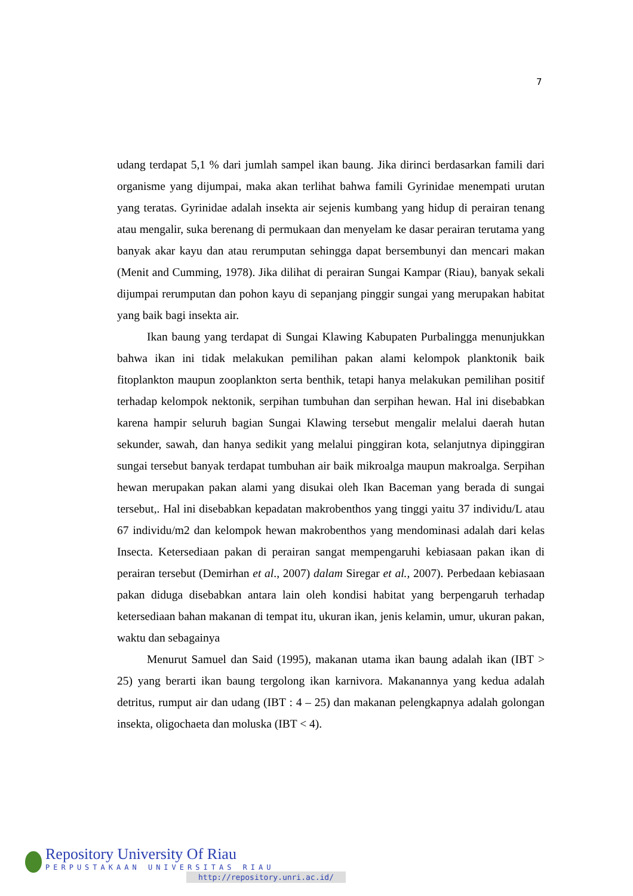7
udang terdapat 5,1 % dari jumlah sampel ikan baung. Jika dirinci berdasarkan famili dari organisme yang dijumpai, maka akan terlihat bahwa famili Gyrinidae menempati urutan yang teratas. Gyrinidae adalah insekta air sejenis kumbang yang hidup di perairan tenang atau mengalir, suka berenang di permukaan dan menyelam ke dasar perairan terutama yang banyak akar kayu dan atau rerumputan sehingga dapat bersembunyi dan mencari makan (Menit and Cumming, 1978). Jika dilihat di perairan Sungai Kampar (Riau), banyak sekali dijumpai rerumputan dan pohon kayu di sepanjang pinggir sungai yang merupakan habitat yang baik bagi insekta air.
Ikan baung yang terdapat di Sungai Klawing Kabupaten Purbalingga menunjukkan bahwa ikan ini tidak melakukan pemilihan pakan alami kelompok planktonik baik fitoplankton maupun zooplankton serta benthik, tetapi hanya melakukan pemilihan positif terhadap kelompok nektonik, serpihan tumbuhan dan serpihan hewan. Hal ini disebabkan karena hampir seluruh bagian Sungai Klawing tersebut mengalir melalui daerah hutan sekunder, sawah, dan hanya sedikit yang melalui pinggiran kota, selanjutnya dipinggiran sungai tersebut banyak terdapat tumbuhan air baik mikroalga maupun makroalga. Serpihan hewan merupakan pakan alami yang disukai oleh Ikan Baceman yang berada di sungai tersebut,. Hal ini disebabkan kepadatan makrobenthos yang tinggi yaitu 37 individu/L atau 67 individu/m2 dan kelompok hewan makrobenthos yang mendominasi adalah dari kelas Insecta. Ketersediaan pakan di perairan sangat mempengaruhi kebiasaan pakan ikan di perairan tersebut (Demirhan et al., 2007) dalam Siregar et al., 2007). Perbedaan kebiasaan pakan diduga disebabkan antara lain oleh kondisi habitat yang berpengaruh terhadap ketersediaan bahan makanan di tempat itu, ukuran ikan, jenis kelamin, umur, ukuran pakan, waktu dan sebagainya
Menurut Samuel dan Said (1995), makanan utama ikan baung adalah ikan (IBT > 25) yang berarti ikan baung tergolong ikan karnivora. Makanannya yang kedua adalah detritus, rumput air dan udang (IBT : 4 – 25) dan makanan pelengkapnya adalah golongan insekta, oligochaeta dan moluska (IBT < 4).
Repository University Of Riau
PERPUSTAKAAN UNIVERSITAS RIAU
http://repository.unri.ac.id/